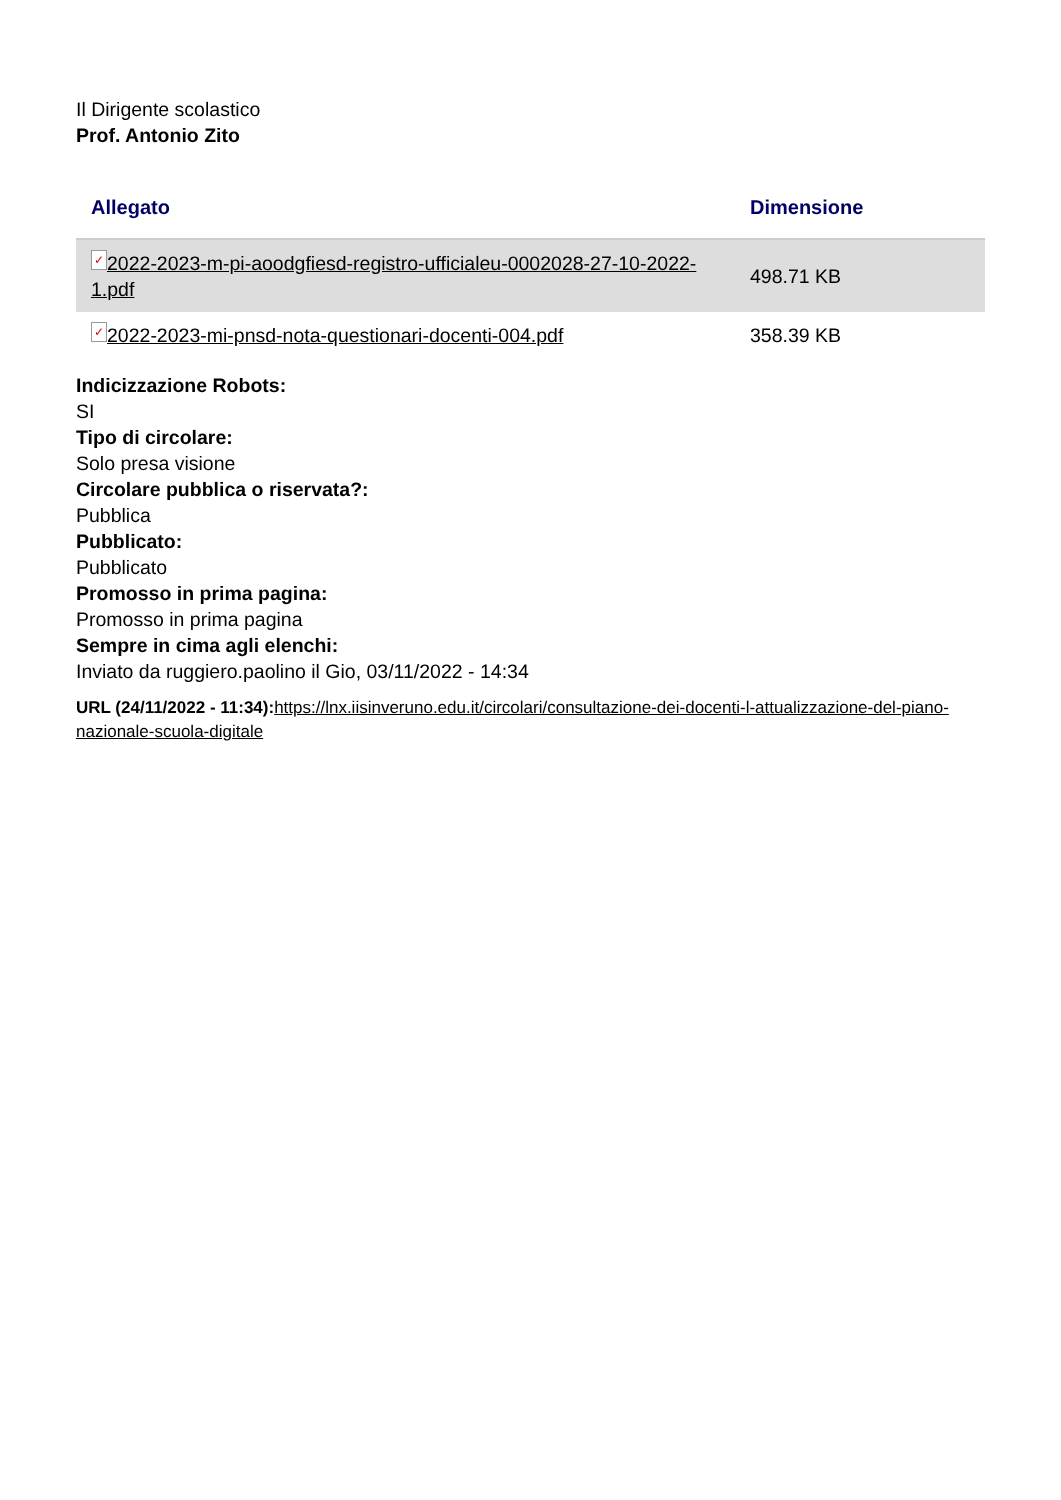Il Dirigente scolastico
Prof. Antonio Zito
| Allegato | Dimensione |
| --- | --- |
| ✓ 2022-2023-m-pi-aoodgfiesd-registro-ufficialeu-0002028-27-10-2022-1.pdf | 498.71 KB |
| ✓ 2022-2023-mi-pnsd-nota-questionari-docenti-004.pdf | 358.39 KB |
Indicizzazione Robots:
SI
Tipo di circolare:
Solo presa visione
Circolare pubblica o riservata?:
Pubblica
Pubblicato:
Pubblicato
Promosso in prima pagina:
Promosso in prima pagina
Sempre in cima agli elenchi:
Inviato da ruggiero.paolino il Gio, 03/11/2022 - 14:34
URL (24/11/2022 - 11:34): https://lnx.iisinveruno.edu.it/circolari/consultazione-dei-docenti-l-attualizzazione-del-piano-nazionale-scuola-digitale